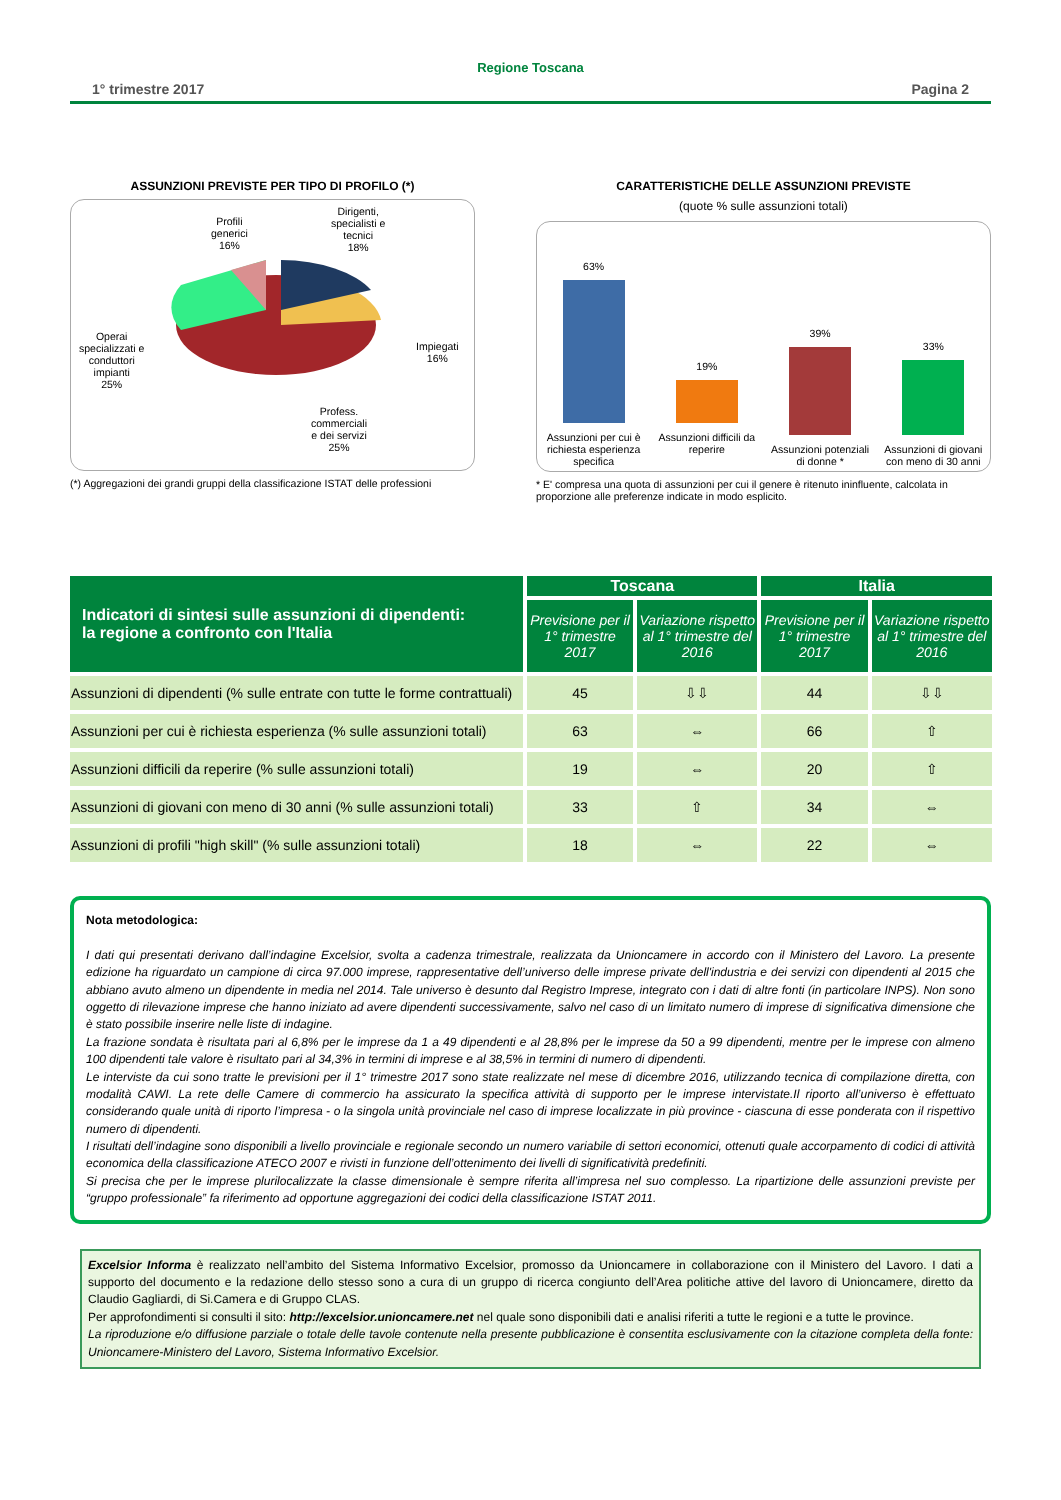Regione Toscana
1° trimestre 2017 Pagina 2
ASSUNZIONI PREVISTE PER TIPO DI PROFILO (*)
Profili
generici
16%
Dirigenti,
specialisti e
tecnici
18%
Impiegati
16%
Operai
specializzati e
conduttori
impianti
25%
Profess.
commerciali
e dei servizi
25%
(*) Aggregazioni dei grandi gruppi della classificazione ISTAT delle professioni
CARATTERISTICHE DELLE ASSUNZIONI PREVISTE
(quote % sulle assunzioni totali)
63%
Assunzioni per cui è richiesta esperienza specifica
19%
Assunzioni difficili da reperire
39%
Assunzioni potenziali di donne *
33%
Assunzioni di giovani con meno di 30 anni
* E' compresa una quota di assunzioni per cui il genere è ritenuto ininfluente, calcolata in proporzione alle preferenze indicate in modo esplicito.
| Indicatori di sintesi sulle assunzioni di dipendenti: la regione a confronto con l'Italia | Toscana | | Italia | |
| --- | --- | --- | --- | --- |
| | Previsione per il 1° trimestre 2017 | Variazione rispetto al 1° trimestre del 2016 | Previsione per il 1° trimestre 2017 | Variazione rispetto al 1° trimestre del 2016 |
| Assunzioni di dipendenti (% sulle entrate con tutte le forme contrattuali) | 45 | ⇩⇩ | 44 | ⇩⇩ |
| Assunzioni per cui è richiesta esperienza (% sulle assunzioni totali) | 63 | ⇔ | 66 | ⇧ |
| Assunzioni difficili da reperire (% sulle assunzioni totali) | 19 | ⇔ | 20 | ⇧ |
| Assunzioni di giovani con meno di 30 anni (% sulle assunzioni totali) | 33 | ⇧ | 34 | ⇔ |
| Assunzioni di profili "high skill" (% sulle assunzioni totali) | 18 | ⇔ | 22 | ⇔ |
Nota metodologica:
I dati qui presentati derivano dall’indagine Excelsior, svolta a cadenza trimestrale, realizzata da Unioncamere in accordo con il Ministero del Lavoro. La presente edizione ha riguardato un campione di circa 97.000 imprese, rappresentative dell’universo delle imprese private dell'industria e dei servizi con dipendenti al 2015 che abbiano avuto almeno un dipendente in media nel 2014. Tale universo è desunto dal Registro Imprese, integrato con i dati di altre fonti (in particolare INPS). Non sono oggetto di rilevazione imprese che hanno iniziato ad avere dipendenti successivamente, salvo nel caso di un limitato numero di imprese di significativa dimensione che è stato possibile inserire nelle liste di indagine.
La frazione sondata è risultata pari al 6,8% per le imprese da 1 a 49 dipendenti e al 28,8% per le imprese da 50 a 99 dipendenti, mentre per le imprese con almeno 100 dipendenti tale valore è risultato pari al 34,3% in termini di imprese e al 38,5% in termini di numero di dipendenti.
Le interviste da cui sono tratte le previsioni per il 1° trimestre 2017 sono state realizzate nel mese di dicembre 2016, utilizzando tecnica di compilazione diretta, con modalità CAWI. La rete delle Camere di commercio ha assicurato la specifica attività di supporto per le imprese intervistate.Il riporto all’universo è effettuato considerando quale unità di riporto l’impresa - o la singola unità provinciale nel caso di imprese localizzate in più province - ciascuna di esse ponderata con il rispettivo numero di dipendenti.
I risultati dell’indagine sono disponibili a livello provinciale e regionale secondo un numero variabile di settori economici, ottenuti quale accorpamento di codici di attività economica della classificazione ATECO 2007 e rivisti in funzione dell’ottenimento dei livelli di significatività predefiniti.
Si precisa che per le imprese plurilocalizzate la classe dimensionale è sempre riferita all’impresa nel suo complesso. La ripartizione delle assunzioni previste per “gruppo professionale” fa riferimento ad opportune aggregazioni dei codici della classificazione ISTAT 2011.
Excelsior Informa è realizzato nell’ambito del Sistema Informativo Excelsior, promosso da Unioncamere in collaborazione con il Ministero del Lavoro. I dati a supporto del documento e la redazione dello stesso sono a cura di un gruppo di ricerca congiunto dell’Area politiche attive del lavoro di Unioncamere, diretto da Claudio Gagliardi, di Si.Camera e di Gruppo CLAS.
Per approfondimenti si consulti il sito: http://excelsior.unioncamere.net nel quale sono disponibili dati e analisi riferiti a tutte le regioni e a tutte le province.
La riproduzione e/o diffusione parziale o totale delle tavole contenute nella presente pubblicazione è consentita esclusivamente con la citazione completa della fonte: Unioncamere-Ministero del Lavoro, Sistema Informativo Excelsior.